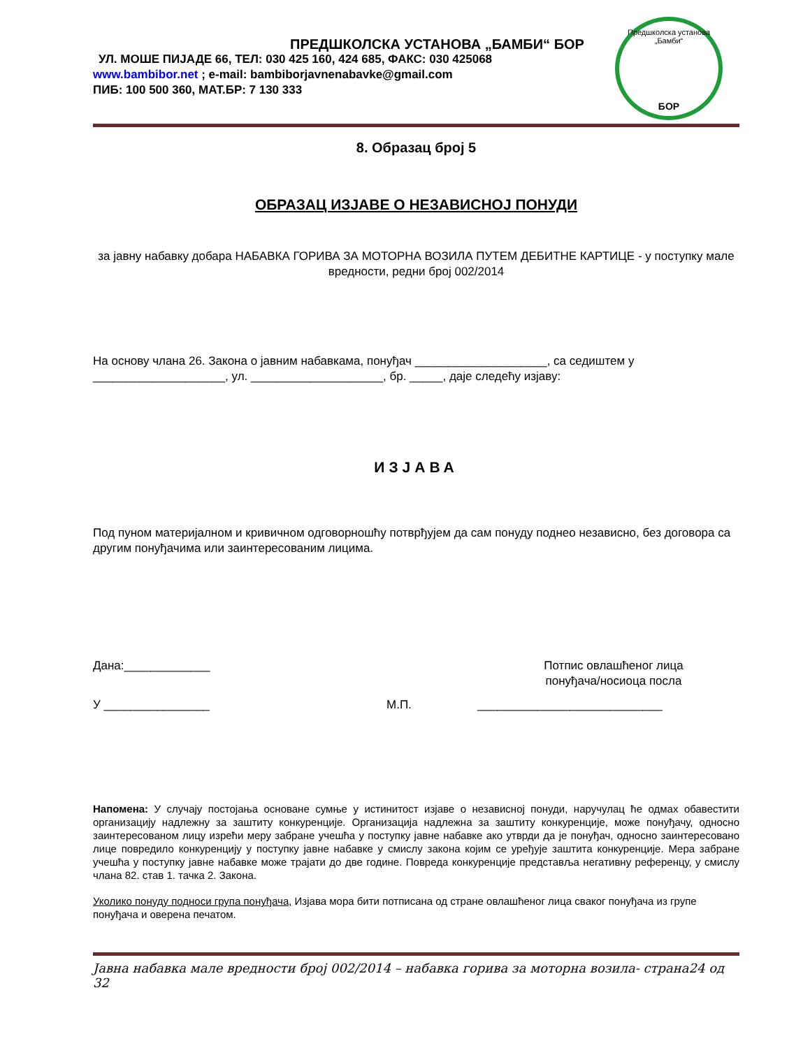ПРЕДШКОЛСКА УСТАНОВА „БАМБИ“ БОР
УЛ. МОШЕ ПИЈАДЕ 66, ТЕЛ: 030 425 160, 424 685, ФАКС: 030 425068
www.bambibor.net ; e-mail: bambiborjavnenabavke@gmail.com
ПИБ: 100 500 360, МАТ.БР: 7 130 333
Предшколска установа „Бамби“
БОР
8. Образац број 5
ОБРАЗАЦ ИЗЈАВЕ О НЕЗАВИСНОЈ ПОНУДИ
за јавну набавку добара НАБАВКА ГОРИВА ЗА МОТОРНА ВОЗИЛА ПУТЕМ ДЕБИТНЕ КАРТИЦЕ - у поступку мале вредности, редни број 002/2014
На основу члана 26. Закона о јавним набавкама, понуђач ____________________, са седиштем у ____________________, ул. ____________________, бр. _____, даје следећу изјаву:
ИЗЈАВА
Под пуном материјалном и кривичном одговорношћу потврђујем да сам понуду поднео независно, без договора са другим понуђачима или заинтересованим лицима.
Дана:_____________ Потпис овлашћеног лица
понуђача/носиоца посла
У ________________ М.П. ____________________________
Напомена: У случају постојања основане сумње у истинитост изјаве о независној понуди, наручулац ће одмах обавестити организацију надлежну за заштиту конкуренције. Организација надлежна за заштиту конкуренције, може понуђачу, односно заинтересованом лицу изрећи меру забране учешћа у поступку јавне набавке ако утврди да је понуђач, односно заинтересовано лице повредило конкуренцију у поступку јавне набавке у смислу закона којим се уређује заштита конкуренције. Мера забране учешћа у поступку јавне набавке може трајати до две године. Повреда конкуренције представља негативну референцу, у смислу члана 82. став 1. тачка 2. Закона.
Уколико понуду подноси група понуђача, Изјава мора бити потписана од стране овлашћеног лица сваког понуђача из групе понуђача и оверена печатом.
Јавна набавка мале вредности број 002/2014 – набавка горива за моторна возила- страна24 од 32